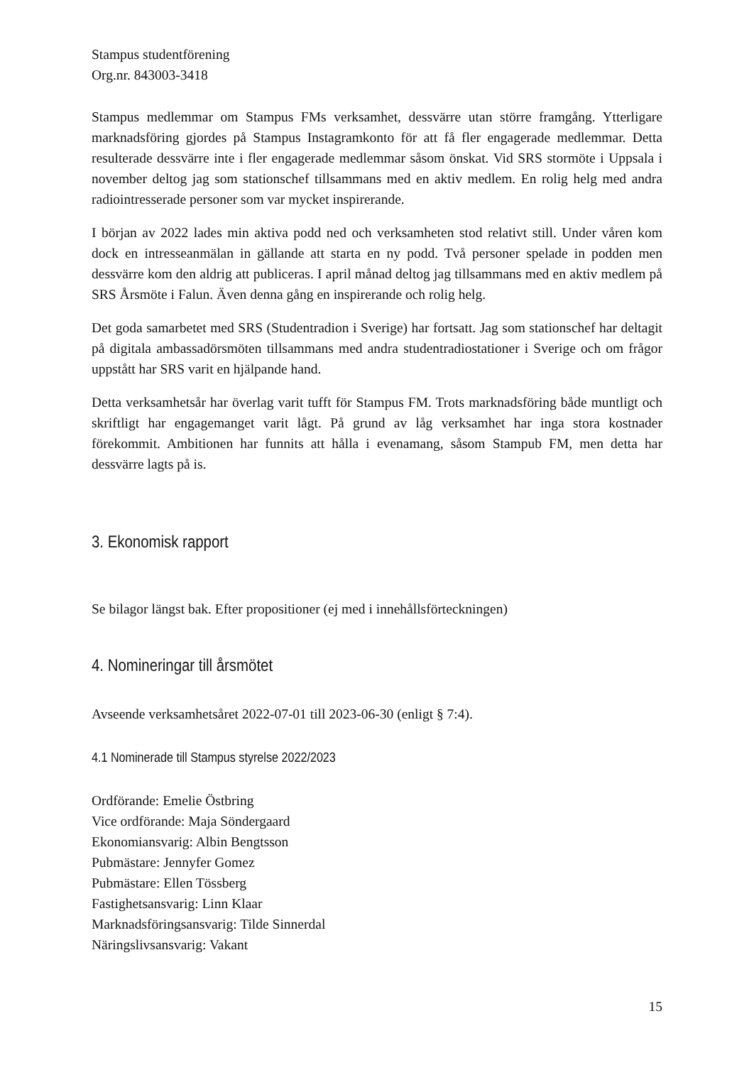Stampus studentförening
Org.nr. 843003-3418
Stampus medlemmar om Stampus FMs verksamhet, dessvärre utan större framgång. Ytterligare marknadsföring gjordes på Stampus Instagramkonto för att få fler engagerade medlemmar. Detta resulterade dessvärre inte i fler engagerade medlemmar såsom önskat. Vid SRS stormöte i Uppsala i november deltog jag som stationschef tillsammans med en aktiv medlem. En rolig helg med andra radiointresserade personer som var mycket inspirerande.
I början av 2022 lades min aktiva podd ned och verksamheten stod relativt still. Under våren kom dock en intresseanmälan in gällande att starta en ny podd. Två personer spelade in podden men dessvärre kom den aldrig att publiceras. I april månad deltog jag tillsammans med en aktiv medlem på SRS Årsmöte i Falun. Även denna gång en inspirerande och rolig helg.
Det goda samarbetet med SRS (Studentradion i Sverige) har fortsatt. Jag som stationschef har deltagit på digitala ambassadörsmöten tillsammans med andra studentradiostationer i Sverige och om frågor uppstått har SRS varit en hjälpande hand.
Detta verksamhetsår har överlag varit tufft för Stampus FM. Trots marknadsföring både muntligt och skriftligt har engagemanget varit lågt. På grund av låg verksamhet har inga stora kostnader förekommit. Ambitionen har funnits att hålla i evenamang, såsom Stampub FM, men detta har dessvärre lagts på is.
3. Ekonomisk rapport
Se bilagor längst bak. Efter propositioner (ej med i innehållsförteckningen)
4. Nomineringar till årsmötet
Avseende verksamhetsåret 2022-07-01 till 2023-06-30 (enligt § 7:4).
4.1 Nominerade till Stampus styrelse 2022/2023
Ordförande: Emelie Östbring
Vice ordförande: Maja Söndergaard
Ekonomiansvarig: Albin Bengtsson
Pubmästare: Jennyfer Gomez
Pubmästare: Ellen Tössberg
Fastighetsansvarig: Linn Klaar
Marknadsföringsansvarig: Tilde Sinnerdal
Näringslivsansvarig: Vakant
15